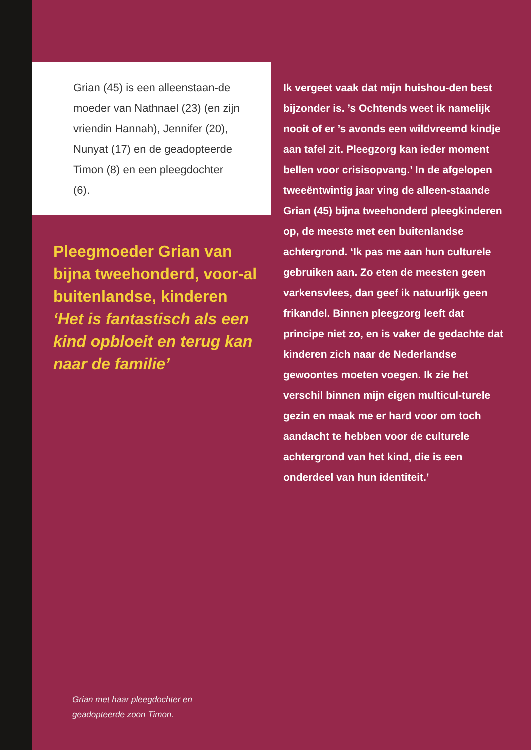Grian (45) is een alleenstaan-de moeder van Nathnael (23) (en zijn vriendin Hannah), Jennifer (20), Nunyat (17) en de geadopteerde Timon (8) en een pleegdochter (6).
Pleegmoeder Grian van bijna tweehonderd, voor-al buitenlandse, kinderen
‘Het is fantastisch als een kind opbloeit en terug kan naar de familie’
Ik vergeet vaak dat mijn huishou-den best bijzonder is. ’s Ochtends weet ik namelijk nooit of er ’s avonds een wildvreemd kindje aan tafel zit. Pleegzorg kan ieder moment bellen voor crisisopvang.’ In de afgelopen tweeëntwintig jaar ving de alleen-staande Grian (45) bijna tweehonderd pleegkinderen op, de meeste met een buitenlandse achtergrond. ‘Ik pas me aan hun culturele gebruiken aan. Zo eten de meesten geen varkensvlees, dan geef ik natuurlijk geen frikandel. Binnen pleegzorg leeft dat principe niet zo, en is vaker de gedachte dat kinderen zich naar de Nederlandse gewoontes moeten voegen. Ik zie het verschil binnen mijn eigen multicul-turele gezin en maak me er hard voor om toch aandacht te hebben voor de culturele achtergrond van het kind, die is een onderdeel van hun identiteit.’
Grian met haar pleegdochter en
geadopteerde zoon Timon.